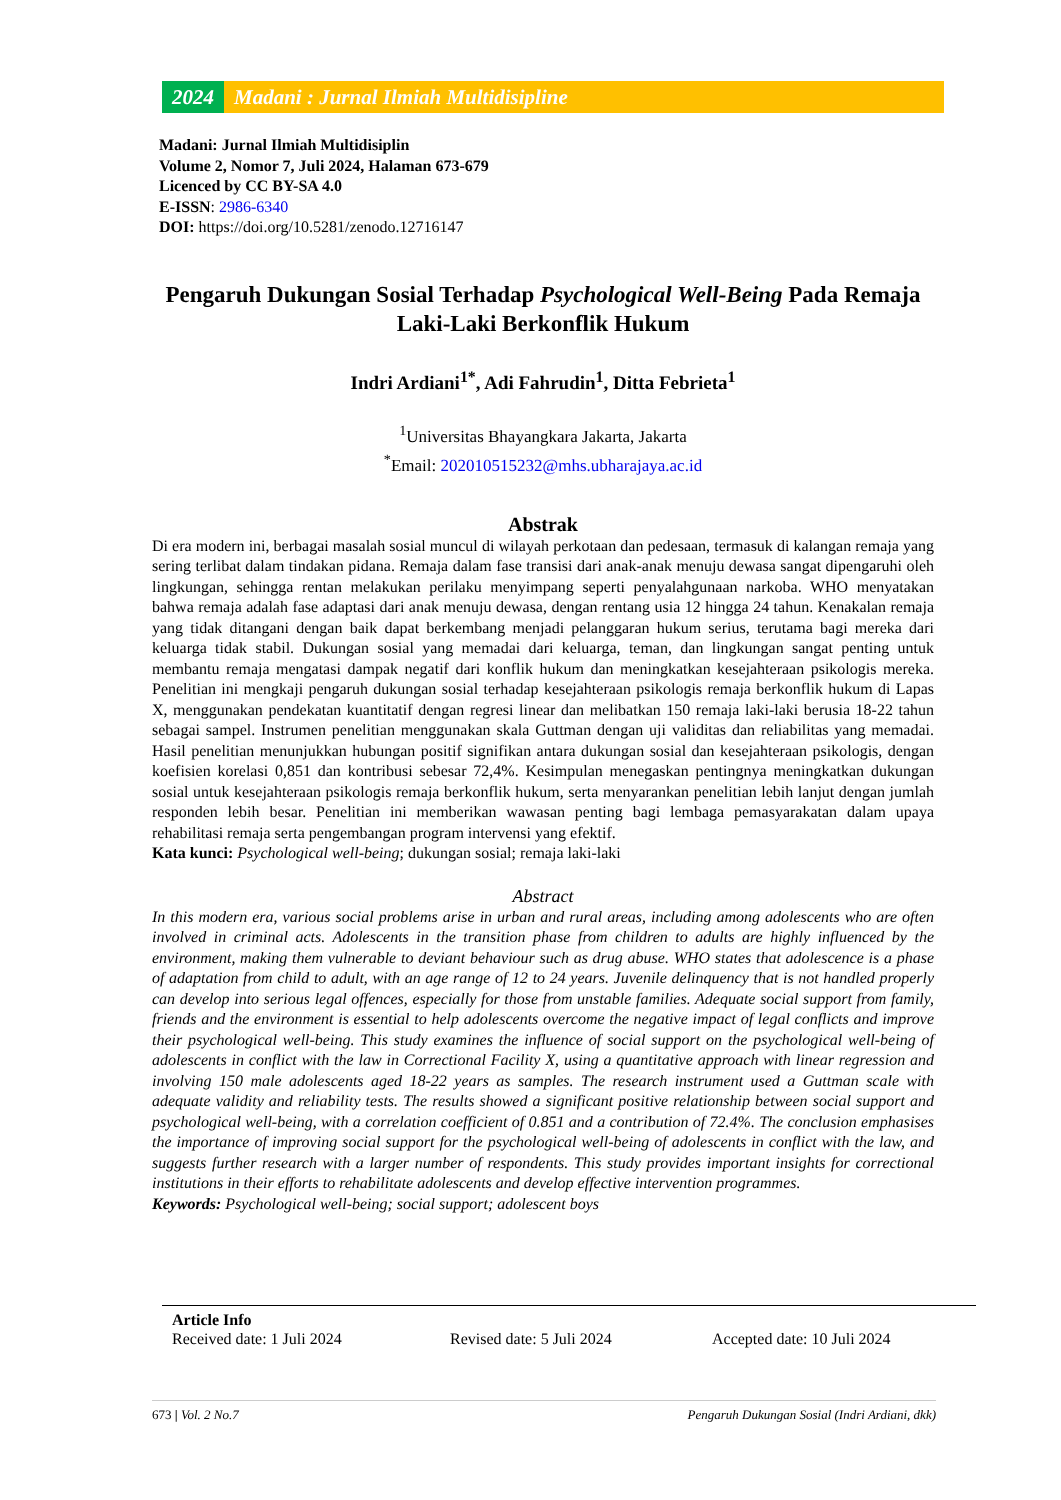2024 Madani : Jurnal Ilmiah Multidisipline
Madani: Jurnal Ilmiah Multidisiplin
Volume 2, Nomor 7, Juli 2024, Halaman 673-679
Licenced by CC BY-SA 4.0
E-ISSN: 2986-6340
DOI: https://doi.org/10.5281/zenodo.12716147
Pengaruh Dukungan Sosial Terhadap Psychological Well-Being Pada Remaja Laki-Laki Berkonflik Hukum
Indri Ardiani<sup>1*</sup>, Adi Fahrudin<sup>1</sup>, Ditta Febrieta<sup>1</sup>
<sup>1</sup> Universitas Bhayangkara Jakarta, Jakarta
<sup>*</sup> Email: 202010515232@mhs.ubharajaya.ac.id
Abstrak
Di era modern ini, berbagai masalah sosial muncul di wilayah perkotaan dan pedesaan, termasuk di kalangan remaja yang sering terlibat dalam tindakan pidana. Remaja dalam fase transisi dari anak-anak menuju dewasa sangat dipengaruhi oleh lingkungan, sehingga rentan melakukan perilaku menyimpang seperti penyalahgunaan narkoba. WHO menyatakan bahwa remaja adalah fase adaptasi dari anak menuju dewasa, dengan rentang usia 12 hingga 24 tahun. Kenakalan remaja yang tidak ditangani dengan baik dapat berkembang menjadi pelanggaran hukum serius, terutama bagi mereka dari keluarga tidak stabil. Dukungan sosial yang memadai dari keluarga, teman, dan lingkungan sangat penting untuk membantu remaja mengatasi dampak negatif dari konflik hukum dan meningkatkan kesejahteraan psikologis mereka. Penelitian ini mengkaji pengaruh dukungan sosial terhadap kesejahteraan psikologis remaja berkonflik hukum di Lapas X, menggunakan pendekatan kuantitatif dengan regresi linear dan melibatkan 150 remaja laki-laki berusia 18-22 tahun sebagai sampel. Instrumen penelitian menggunakan skala Guttman dengan uji validitas dan reliabilitas yang memadai. Hasil penelitian menunjukkan hubungan positif signifikan antara dukungan sosial dan kesejahteraan psikologis, dengan koefisien korelasi 0,851 dan kontribusi sebesar 72,4%. Kesimpulan menegaskan pentingnya meningkatkan dukungan sosial untuk kesejahteraan psikologis remaja berkonflik hukum, serta menyarankan penelitian lebih lanjut dengan jumlah responden lebih besar. Penelitian ini memberikan wawasan penting bagi lembaga pemasyarakatan dalam upaya rehabilitasi remaja serta pengembangan program intervensi yang efektif.
Kata kunci: Psychological well-being; dukungan sosial; remaja laki-laki
Abstract
In this modern era, various social problems arise in urban and rural areas, including among adolescents who are often involved in criminal acts. Adolescents in the transition phase from children to adults are highly influenced by the environment, making them vulnerable to deviant behaviour such as drug abuse. WHO states that adolescence is a phase of adaptation from child to adult, with an age range of 12 to 24 years. Juvenile delinquency that is not handled properly can develop into serious legal offences, especially for those from unstable families. Adequate social support from family, friends and the environment is essential to help adolescents overcome the negative impact of legal conflicts and improve their psychological well-being. This study examines the influence of social support on the psychological well-being of adolescents in conflict with the law in Correctional Facility X, using a quantitative approach with linear regression and involving 150 male adolescents aged 18-22 years as samples. The research instrument used a Guttman scale with adequate validity and reliability tests. The results showed a significant positive relationship between social support and psychological well-being, with a correlation coefficient of 0.851 and a contribution of 72.4%. The conclusion emphasises the importance of improving social support for the psychological well-being of adolescents in conflict with the law, and suggests further research with a larger number of respondents. This study provides important insights for correctional institutions in their efforts to rehabilitate adolescents and develop effective intervention programmes.
Keywords: Psychological well-being; social support; adolescent boys
Article Info
Received date: 1 Juli 2024 Revised date: 5 Juli 2024 Accepted date: 10 Juli 2024
673 | Vol. 2 No.7 Pengaruh Dukungan Sosial (Indri Ardiani, dkk)